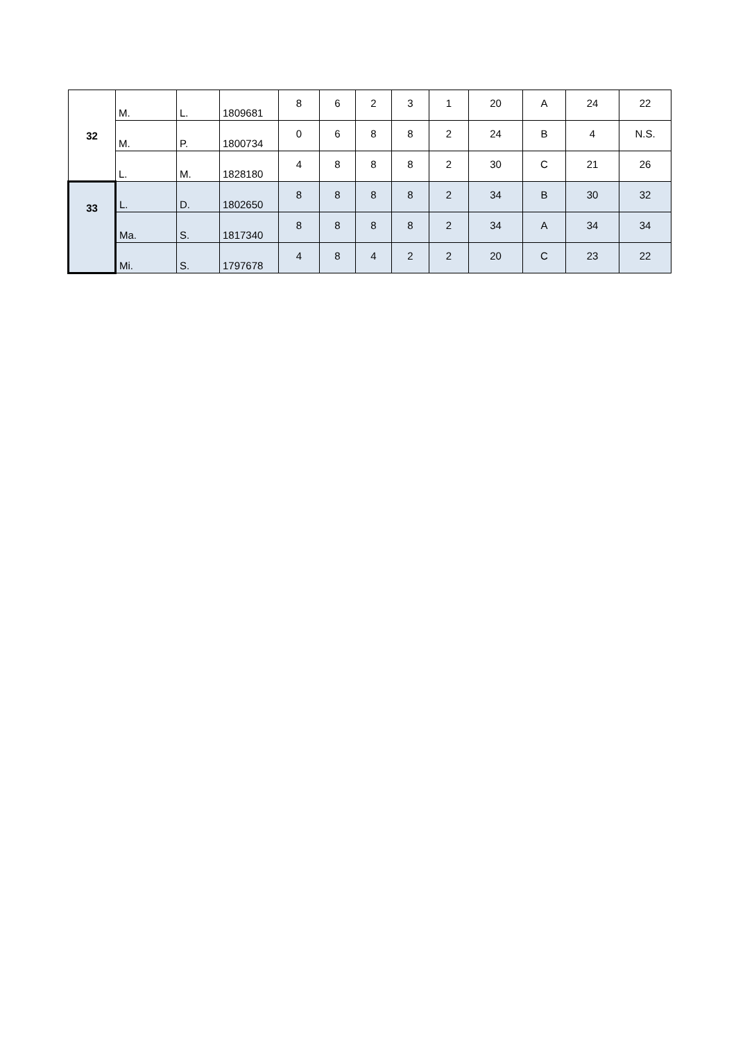| 32 | M. | L. | 1809681 | 8 | 6 | 2 | 3 | 1 | 20 | A | 24 | 22 |
| | M. | P. | 1800734 | 0 | 6 | 8 | 8 | 2 | 24 | B | 4 | N.S. |
| | L. | M. | 1828180 | 4 | 8 | 8 | 8 | 2 | 30 | C | 21 | 26 |
| 33 | L. | D. | 1802650 | 8 | 8 | 8 | 8 | 2 | 34 | B | 30 | 32 |
| | Ma. | S. | 1817340 | 8 | 8 | 8 | 8 | 2 | 34 | A | 34 | 34 |
| | Mi. | S. | 1797678 | 4 | 8 | 4 | 2 | 2 | 20 | C | 23 | 22 |